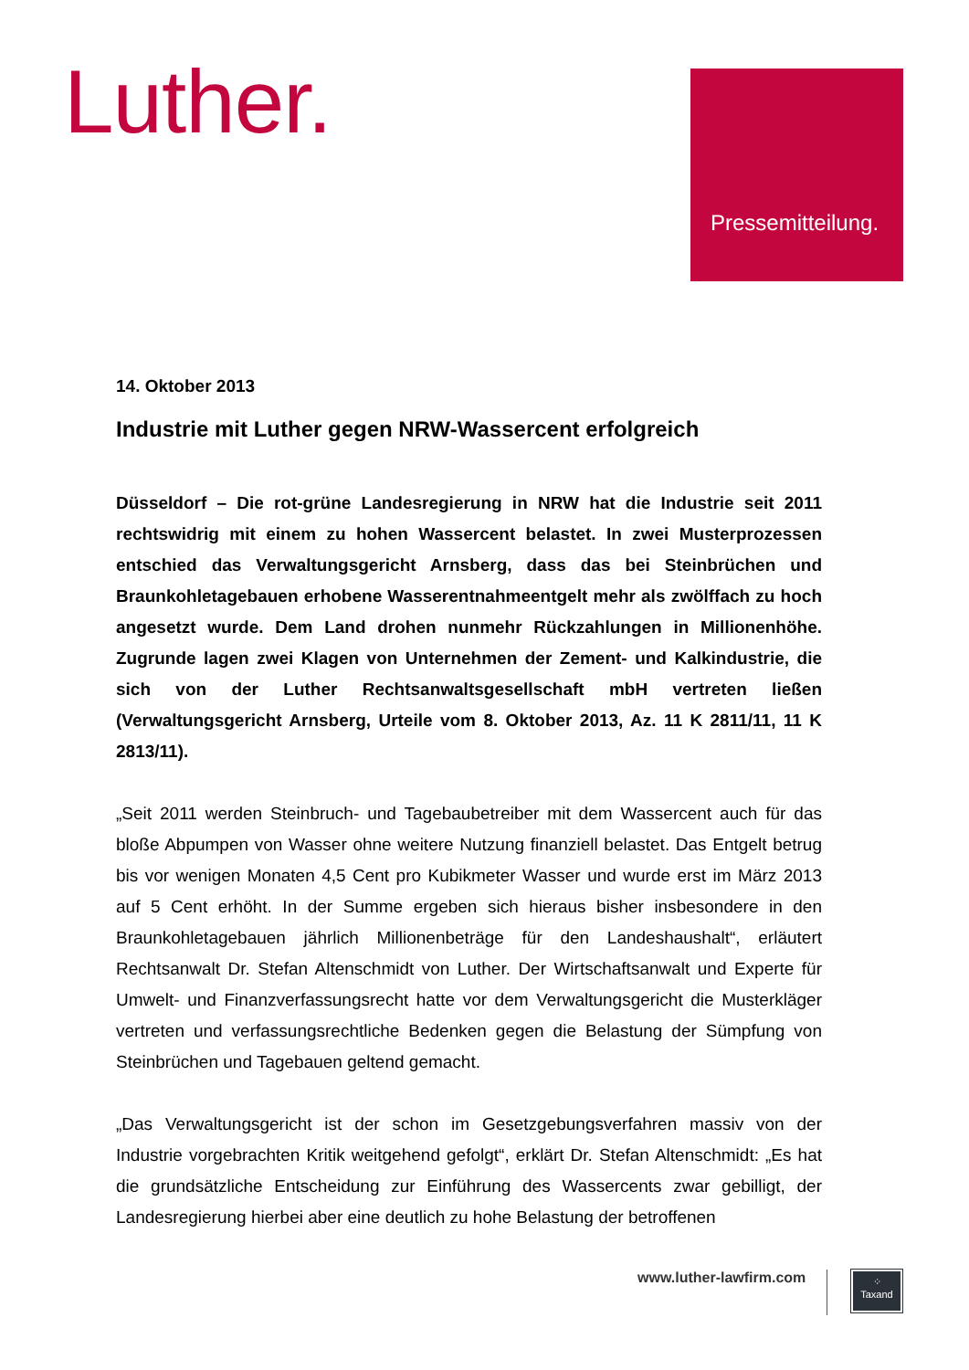Luther.
Pressemitteilung.
14. Oktober 2013
Industrie mit Luther gegen NRW-Wassercent erfolgreich
Düsseldorf – Die rot-grüne Landesregierung in NRW hat die Industrie seit 2011 rechtswidrig mit einem zu hohen Wassercent belastet. In zwei Musterprozessen entschied das Verwaltungsgericht Arnsberg, dass das bei Steinbrüchen und Braunkohletagebauen erhobene Wasserentnahmeentgelt mehr als zwölffach zu hoch angesetzt wurde. Dem Land drohen nunmehr Rückzahlungen in Millionenhöhe. Zugrunde lagen zwei Klagen von Unternehmen der Zement- und Kalkindustrie, die sich von der Luther Rechtsanwaltsgesellschaft mbH vertreten ließen (Verwaltungsgericht Arnsberg, Urteile vom 8. Oktober 2013, Az. 11 K 2811/11, 11 K 2813/11).
„Seit 2011 werden Steinbruch- und Tagebaubetreiber mit dem Wassercent auch für das bloße Abpumpen von Wasser ohne weitere Nutzung finanziell belastet. Das Entgelt betrug bis vor wenigen Monaten 4,5 Cent pro Kubikmeter Wasser und wurde erst im März 2013 auf 5 Cent erhöht. In der Summe ergeben sich hieraus bisher insbesondere in den Braunkohletagebauen jährlich Millionenbeträge für den Landeshaushalt“, erläutert Rechtsanwalt Dr. Stefan Altenschmidt von Luther. Der Wirtschaftsanwalt und Experte für Umwelt- und Finanzverfassungsrecht hatte vor dem Verwaltungsgericht die Musterkläger vertreten und verfassungsrechtliche Bedenken gegen die Belastung der Sümpfung von Steinbrüchen und Tagebauen geltend gemacht.
„Das Verwaltungsgericht ist der schon im Gesetzgebungsverfahren massiv von der Industrie vorgebrachten Kritik weitgehend gefolgt“, erklärt Dr. Stefan Altenschmidt: „Es hat die grundsätzliche Entscheidung zur Einführung des Wassercents zwar gebilligt, der Landesregierung hierbei aber eine deutlich zu hohe Belastung der betroffenen
www.luther-lawfirm.com
⁘
Taxand